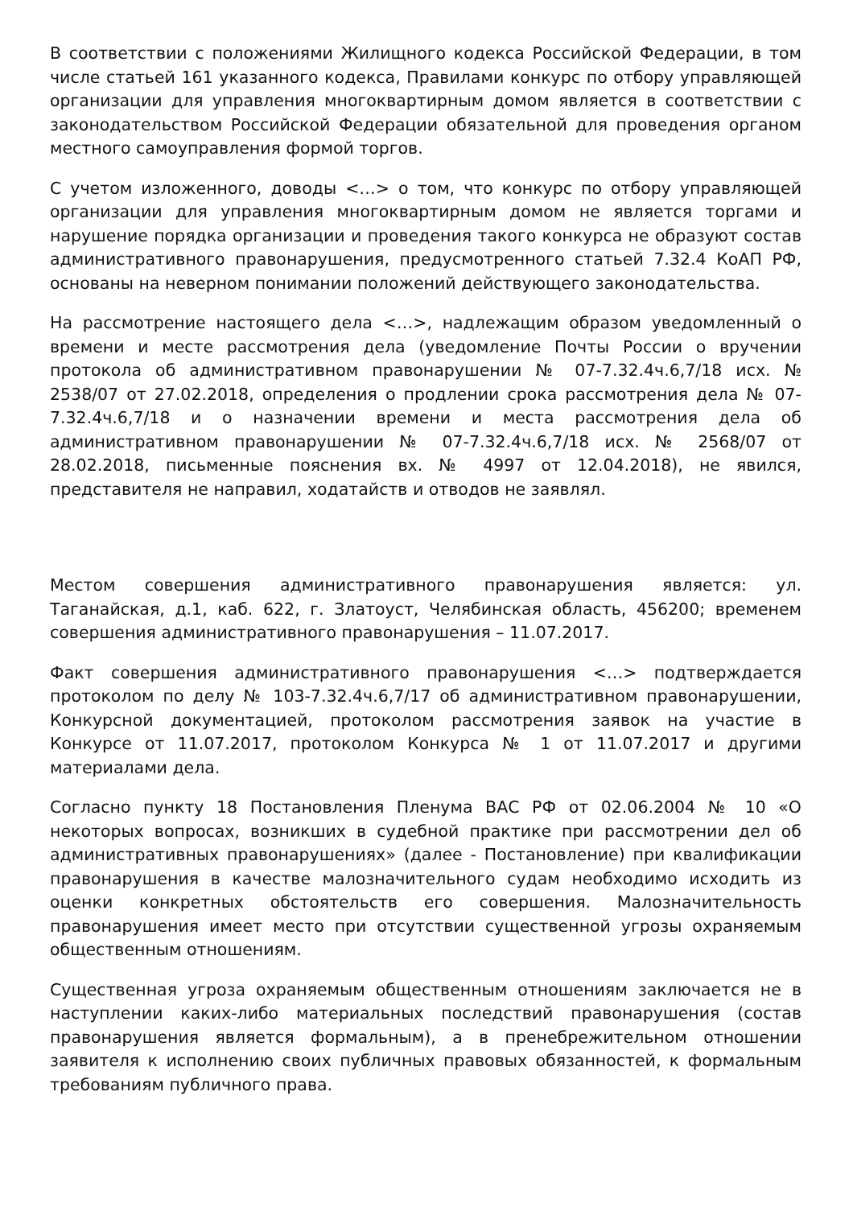В соответствии с положениями Жилищного кодекса Российской Федерации, в том числе статьей 161 указанного кодекса, Правилами конкурс по отбору управляющей организации для управления многоквартирным домом является в соответствии с законодательством Российской Федерации обязательной для проведения органом местного самоуправления формой торгов.
С учетом изложенного, доводы <…> о том, что конкурс по отбору управляющей организации для управления многоквартирным домом не является торгами и нарушение порядка организации и проведения такого конкурса не образуют состав административного правонарушения, предусмотренного статьей 7.32.4 КоАП РФ, основаны на неверном понимании положений действующего законодательства.
На рассмотрение настоящего дела <…>, надлежащим образом уведомленный о времени и месте рассмотрения дела (уведомление Почты России о вручении протокола об административном правонарушении № 07-7.32.4ч.6,7/18 исх. № 2538/07 от 27.02.2018, определения о продлении срока рассмотрения дела № 07-7.32.4ч.6,7/18 и о назначении времени и места рассмотрения дела об административном правонарушении № 07-7.32.4ч.6,7/18 исх. № 2568/07 от 28.02.2018, письменные пояснения вх. № 4997 от 12.04.2018), не явился, представителя не направил, ходатайств и отводов не заявлял.
Местом совершения административного правонарушения является: ул. Таганайская, д.1, каб. 622, г. Златоуст, Челябинская область, 456200; временем совершения административного правонарушения – 11.07.2017.
Факт совершения административного правонарушения <…> подтверждается протоколом по делу № 103-7.32.4ч.6,7/17 об административном правонарушении, Конкурсной документацией, протоколом рассмотрения заявок на участие в Конкурсе от 11.07.2017, протоколом Конкурса № 1 от 11.07.2017 и другими материалами дела.
Согласно пункту 18 Постановления Пленума ВАС РФ от 02.06.2004 № 10 «О некоторых вопросах, возникших в судебной практике при рассмотрении дел об административных правонарушениях» (далее - Постановление) при квалификации правонарушения в качестве малозначительного судам необходимо исходить из оценки конкретных обстоятельств его совершения. Малозначительность правонарушения имеет место при отсутствии существенной угрозы охраняемым общественным отношениям.
Существенная угроза охраняемым общественным отношениям заключается не в наступлении каких-либо материальных последствий правонарушения (состав правонарушения является формальным), а в пренебрежительном отношении заявителя к исполнению своих публичных правовых обязанностей, к формальным требованиям публичного права.